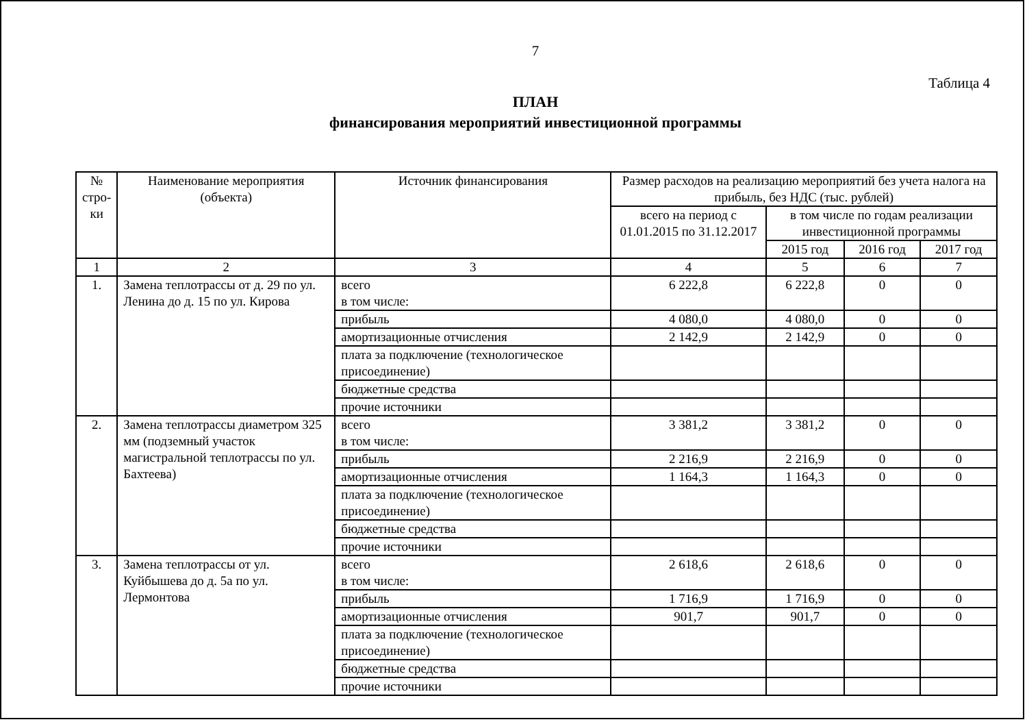7
Таблица 4
ПЛАН
финансирования мероприятий инвестиционной программы
| № стро-ки | Наименование мероприятия (объекта) | Источник финансирования | Размер расходов на реализацию мероприятий без учета налога на прибыль, без НДС (тыс. рублей) | | | |
| --- | --- | --- | --- | --- | --- | --- |
| | | | всего на период с 01.01.2015 по 31.12.2017 | в том числе по годам реализации инвестиционной программы | | |
| | | | | 2015 год | 2016 год | 2017 год |
| 1 | 2 | 3 | 4 | 5 | 6 | 7 |
| 1. | Замена теплотрассы от д. 29 по ул. Ленина до д. 15 по ул. Кирова | всего в том числе: | 6 222,8 | 6 222,8 | 0 | 0 |
| | | прибыль | 4 080,0 | 4 080,0 | 0 | 0 |
| | | амортизационные отчисления | 2 142,9 | 2 142,9 | 0 | 0 |
| | | плата за подключение (технологическое присоединение) | | | | |
| | | бюджетные средства | | | | |
| | | прочие источники | | | | |
| 2. | Замена теплотрассы диаметром 325 мм (подземный участок магистральной теплотрассы по ул. Бахтеева) | всего в том числе: | 3 381,2 | 3 381,2 | 0 | 0 |
| | | прибыль | 2 216,9 | 2 216,9 | 0 | 0 |
| | | амортизационные отчисления | 1 164,3 | 1 164,3 | 0 | 0 |
| | | плата за подключение (технологическое присоединение) | | | | |
| | | бюджетные средства | | | | |
| | | прочие источники | | | | |
| 3. | Замена теплотрассы от ул. Куйбышева до д. 5а по ул. Лермонтова | всего в том числе: | 2 618,6 | 2 618,6 | 0 | 0 |
| | | прибыль | 1 716,9 | 1 716,9 | 0 | 0 |
| | | амортизационные отчисления | 901,7 | 901,7 | 0 | 0 |
| | | плата за подключение (технологическое присоединение) | | | | |
| | | бюджетные средства | | | | |
| | | прочие источники | | | | |